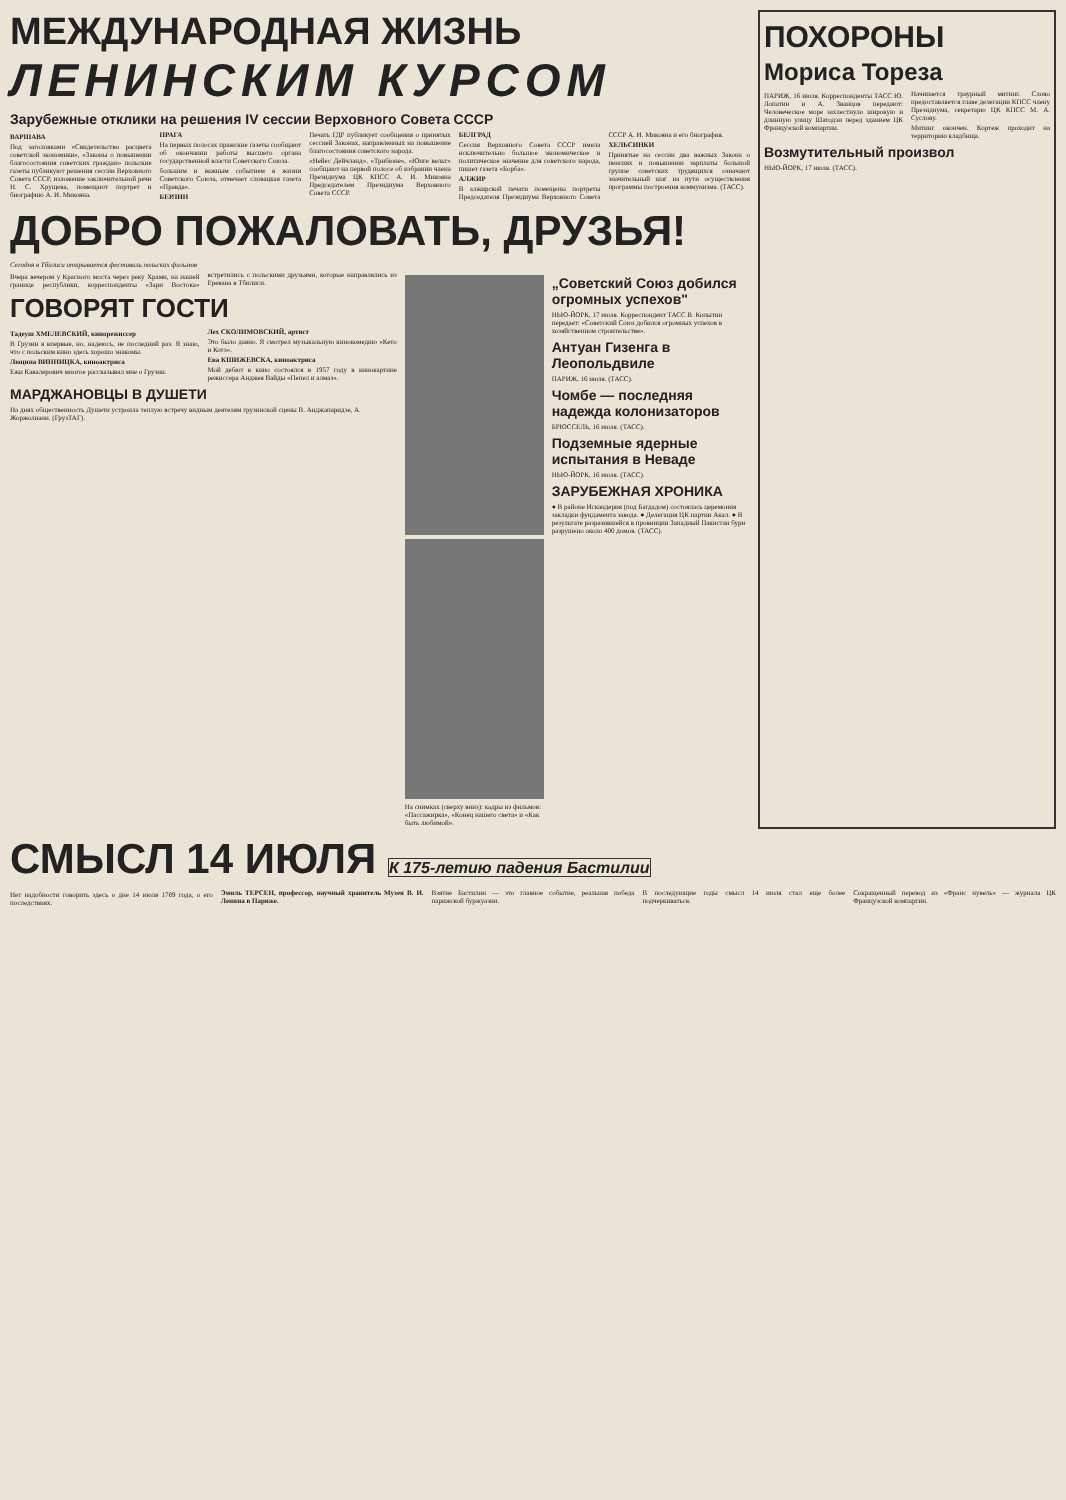МЕЖДУНАРОДНАЯ ЖИЗНЬ
ЛЕНИНСКИМ КУРСОМ
Зарубежные отклики на решения IV сессии Верховного Совета СССР
ВАРШАВА
Под заголовками «Свидетельство расцвета советской экономики», «Законы о повышении благосостояния советских граждан» польские газеты публикуют решения сессии Верховного Совета СССР, изложение заключительной речи Н. С. Хрущева, помещают портрет и биографию А. И. Микояна.
ПРАГА
На первых полосах пражские газеты сообщают об окончании работы высшего органа государственной власти Советского Союза.
большим и важным событием в жизни Советского Союза, отмечает словацкая газета «Правда».
БЕРЛИН
Печать ГДР публикует сообщения о принятых сессией Законах, направленных на повышение благосостояния советского народа.
«Нейес Дейчланд», «Трибюне», «Юнге вельт» сообщают на первой полосе об избрании члена Президиума ЦК КПСС А. И. Микояна Председателем Президиума Верховного Совета СССР.
БЕЛГРАД
Сессия Верховного Совета СССР имела исключительно большое экономическое и политическое значение для советского народа, пишет газета «Борба».
АЛЖИР
В алжирской печати помещены портреты Председателя Президиума Верховного Совета СССР А. И. Микояна и его биография.
ХЕЛЬСИНКИ
Принятые на сессии два важных Закона о пенсиях и повышении зарплаты большой группе советских трудящихся означают значительный шаг на пути осуществления программы построения коммунизма. (ТАСС).
ДОБРО ПОЖАЛОВАТЬ, ДРУЗЬЯ!
Сегодня в Тбилиси открывается фестиваль польских фильмов
Вчера вечером у Красного моста через реку Храми, на нашей границе республики, корреспонденты «Зари Востока» встретились с польскими друзьями, которые направлялись из Еревана в Тбилиси.
ГОВОРЯТ ГОСТИ
Тадеуш ХМЕЛЕВСКИЙ, кинорежиссер
В Грузии я впервые, но, надеюсь, не последний раз. Я знаю, что с польским кино здесь хорошо знакомы.
Люцина ВИННИЦКА, киноактриса
Ежи Кавалерович многое рассказывал мне о Грузии.
Лех СКОЛИМОВСКИЙ, артист
Это было давно. Я смотрел музыкальную кинокомедию «Кето и Котэ».
Ева КШИЖЕВСКА, киноактриса
Мой дебют в кино состоялся в 1957 году в кинокартине режиссера Анджея Вайды «Пепел и алмаз».
МАРДЖАНОВЦЫ В ДУШЕТИ
На днях общественность Душети устроила теплую встречу видным деятелям грузинской сцены В. Анджапаридзе, А. Жоржолиани. (ГрузТАГ).
На снимках (сверху вниз): кадры из фильмов: «Пассажирка», «Конец нашего света» и «Как быть любимой».
„Советский Союз добился огромных успехов"
НЬЮ-ЙОРК, 17 июля. Корреспондент ТАСС В. Копытин передает: «Советский Союз добился огромных успехов в хозяйственном строительстве».
Антуан Гизенга в Леопольдвиле
ПАРИЖ, 16 июля. (ТАСС).
Чомбе — последняя надежда колонизаторов
БРЮССЕЛЬ, 16 июля. (ТАСС).
Подземные ядерные испытания в Неваде
НЬЮ-ЙОРК, 16 июля. (ТАСС).
ЗАРУБЕЖНАЯ ХРОНИКА
● В районе Искандерия (под Багдадом) состоялась церемония закладки фундамента завода. ● Делегация ЦК партии Акал. ● В результате разразившейся в провинции Западный Пакистан бури разрушено около 400 домов. (ТАСС).
ПОХОРОНЫ
Мориса Тореза
ПАРИЖ, 16 июля. Корреспонденты ТАСС Ю. Лопатин и А. Званцов передают: Человеческое море захлестнуло широкую и длинную улицу Шатодэн перед зданием ЦК Французской компартии.
Начинается траурный митинг. Слово предоставляется главе делегации КПСС члену Президиума, секретарю ЦК КПСС М. А. Суслову.
Митинг окончен. Кортеж проходит на территорию кладбища.
Возмутительный произвол
НЬЮ-ЙОРК, 17 июля. (ТАСС).
СМЫСЛ 14 ИЮЛЯ К 175-летию падения Бастилии
Нет надобности говорить здесь о дне 14 июля 1789 года, о его последствиях.
Эмиль ТЕРСЕН, профессор, научный хранитель Музея В. И. Ленина в Париже.
Взятие Бастилии — это главное событие, реальная победа парижской буржуазии.
В последующие годы смысл 14 июля стал еще более подчеркиваться.
Сокращенный перевод из «Франс нувель» — журнала ЦК Французской компартии.